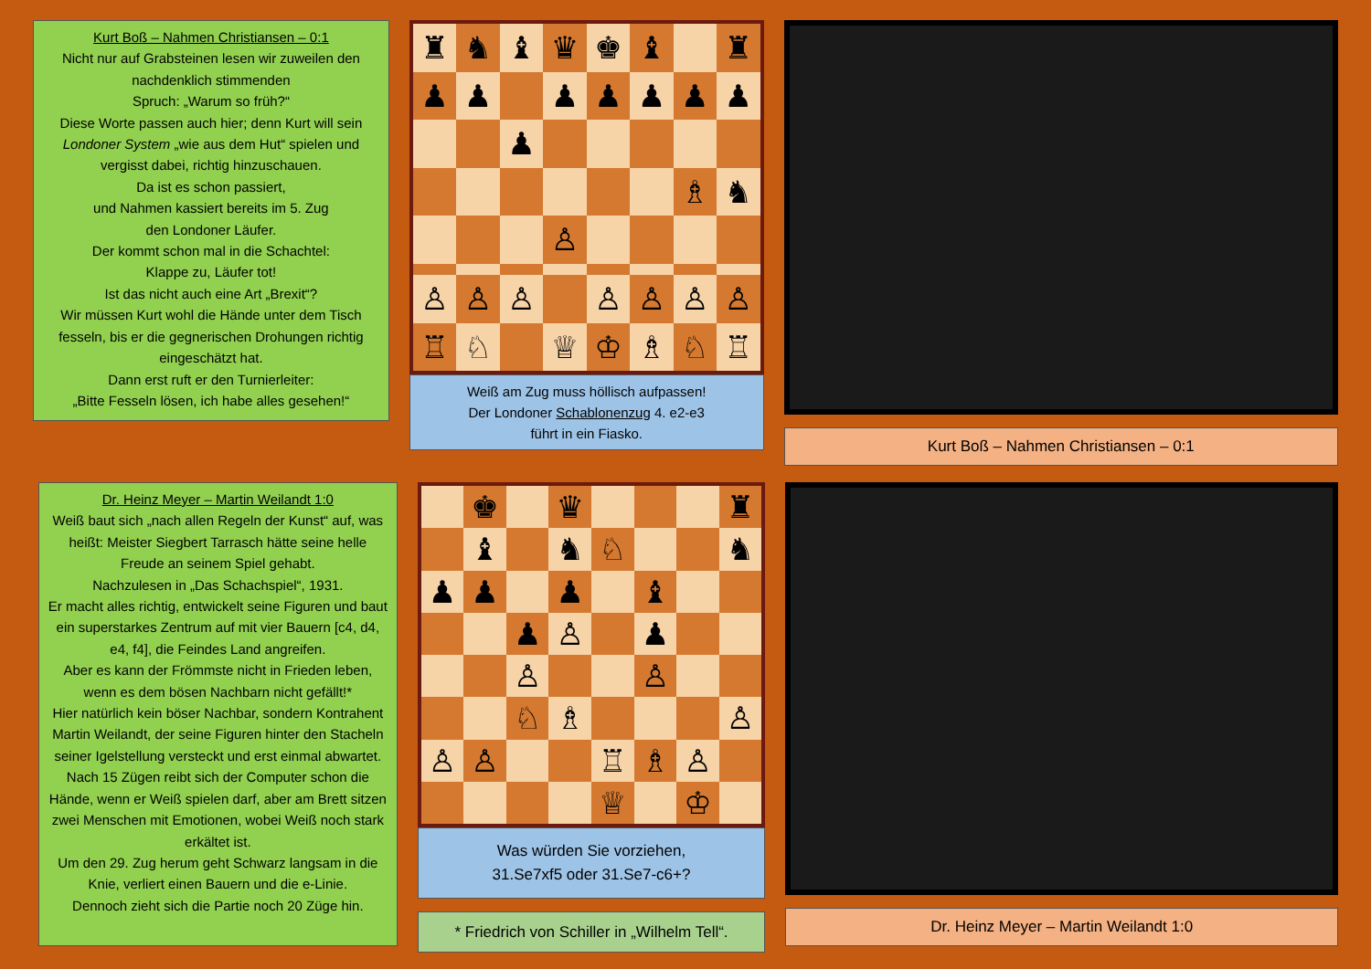Kurt Boß – Nahmen Christiansen – 0:1
Nicht nur auf Grabsteinen lesen wir zuweilen den nachdenklich stimmenden
Spruch: „Warum so früh?“
Diese Worte passen auch hier; denn Kurt will sein Londoner System „wie aus dem Hut“ spielen und vergisst dabei, richtig hinzuschauen.
Da ist es schon passiert,
und Nahmen kassiert bereits im 5. Zug
den Londoner Läufer.
Der kommt schon mal in die Schachtel:
Klappe zu, Läufer tot!
Ist das nicht auch eine Art „Brexit“?
Wir müssen Kurt wohl die Hände unter dem Tisch fesseln, bis er die gegnerischen Drohungen richtig eingeschätzt hat.
Dann erst ruft er den Turnierleiter:
„Bitte Fesseln lösen, ich habe alles gesehen!“
♜
♞
♝
♛
♚
♝
♜
♟
♟
♟
♟
♟
♟
♟
♟
♗
♞
♙
♙
♙
♙
♙
♙
♙
♙
♖
♘
♕
♔
♗
♘
♖
Weiß am Zug muss höllisch aufpassen!
Der Londoner Schablonenzug 4. e2-e3
führt in ein Fiasko.
Kurt Boß – Nahmen Christiansen – 0:1
Dr. Heinz Meyer – Martin Weilandt 1:0
Weiß baut sich „nach allen Regeln der Kunst“ auf, was heißt: Meister Siegbert Tarrasch hätte seine helle Freude an seinem Spiel gehabt.
Nachzulesen in „Das Schachspiel“, 1931.
Er macht alles richtig, entwickelt seine Figuren und baut ein superstarkes Zentrum auf mit vier Bauern [c4, d4, e4, f4], die Feindes Land angreifen.
Aber es kann der Frömmste nicht in Frieden leben, wenn es dem bösen Nachbarn nicht gefällt!*
Hier natürlich kein böser Nachbar, sondern Kontrahent Martin Weilandt, der seine Figuren hinter den Stacheln seiner Igelstellung versteckt und erst einmal abwartet.
Nach 15 Zügen reibt sich der Computer schon die Hände, wenn er Weiß spielen darf, aber am Brett sitzen zwei Menschen mit Emotionen, wobei Weiß noch stark erkältet ist.
Um den 29. Zug herum geht Schwarz langsam in die Knie, verliert einen Bauern und die e-Linie.
Dennoch zieht sich die Partie noch 20 Züge hin.
♚
♛
♜
♝
♞
♘
♞
♟
♟
♟
♝
♟
♙
♟
♙
♙
♘
♗
♙
♙
♙
♖
♗
♙
♕
♔
Was würden Sie vorziehen,
31.Se7xf5 oder 31.Se7-c6+?
* Friedrich von Schiller in „Wilhelm Tell“.
Dr. Heinz Meyer – Martin Weilandt 1:0